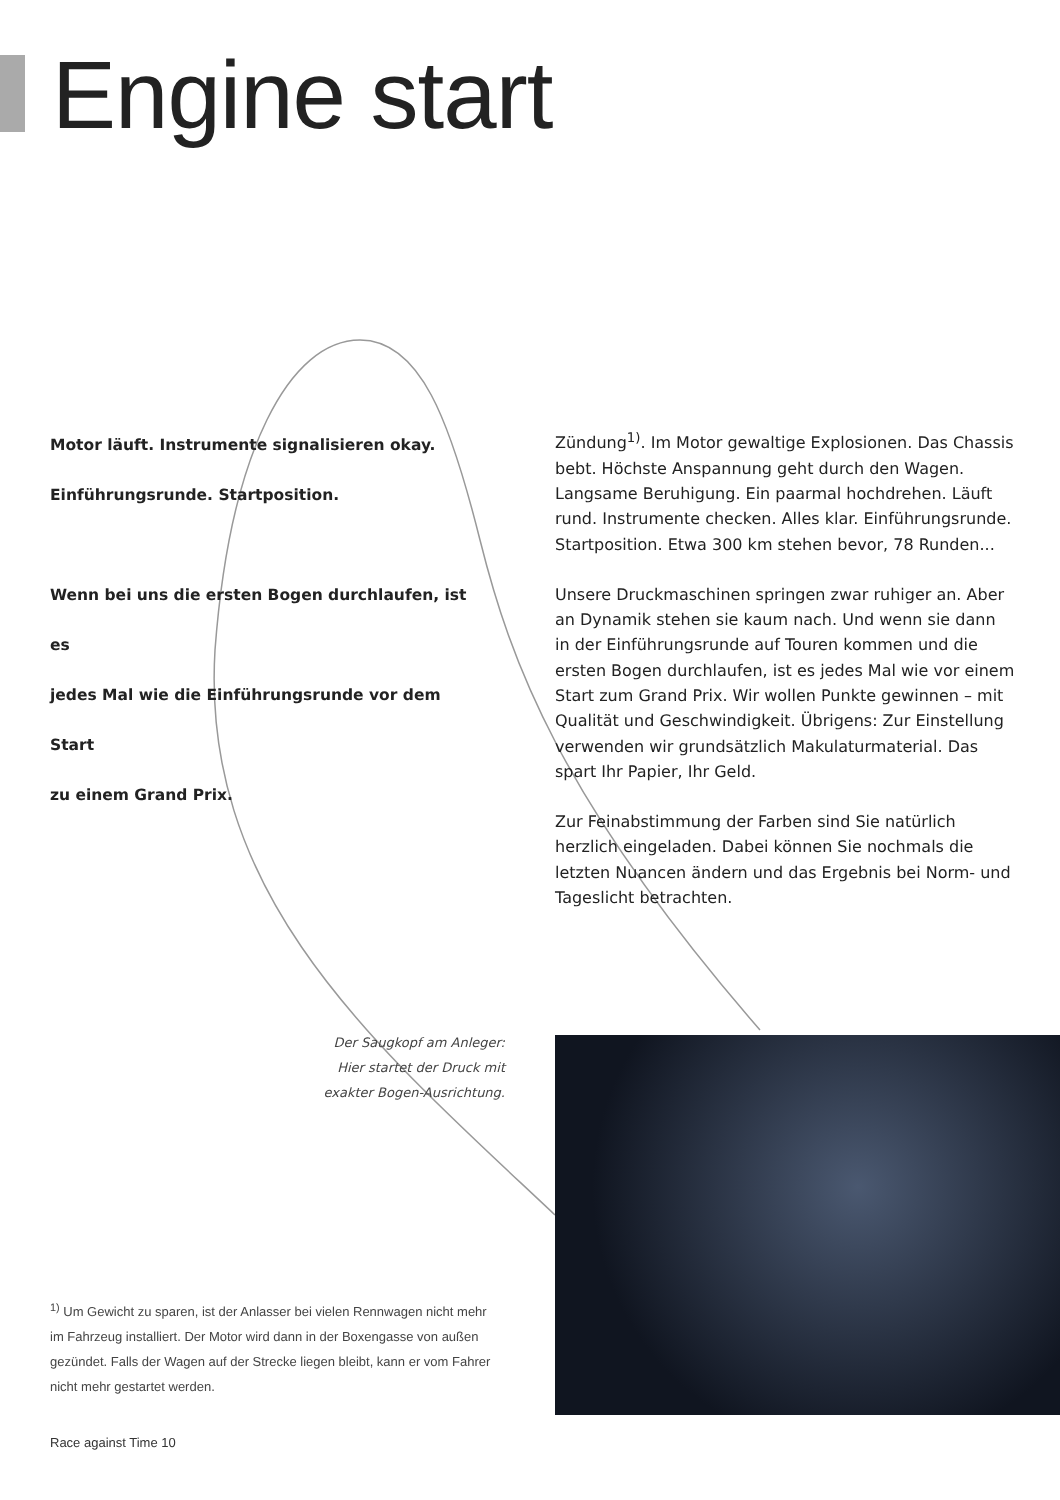Engine start
Motor läuft. Instrumente signalisieren okay.
Einführungsrunde. Startposition.
Wenn bei uns die ersten Bogen durchlaufen, ist es
jedes Mal wie die Einführungsrunde vor dem Start
zu einem Grand Prix.
Zündung<sup>1)</sup>. Im Motor gewaltige Explosionen. Das Chassis bebt. Höchste Anspannung geht durch den Wagen. Langsame Beruhigung. Ein paarmal hochdrehen. Läuft rund. Instrumente checken. Alles klar. Einführungsrunde. Startposition. Etwa 300 km stehen bevor, 78 Runden...
Unsere Druckmaschinen springen zwar ruhiger an. Aber an Dynamik stehen sie kaum nach. Und wenn sie dann in der Einführungsrunde auf Touren kommen und die ersten Bogen durchlaufen, ist es jedes Mal wie vor einem Start zum Grand Prix. Wir wollen Punkte gewinnen – mit Qualität und Geschwindigkeit. Übrigens: Zur Einstellung verwenden wir grundsätzlich Makulaturmaterial. Das spart Ihr Papier, Ihr Geld.
Zur Feinabstimmung der Farben sind Sie natürlich herzlich eingeladen. Dabei können Sie nochmals die letzten Nuancen ändern und das Ergebnis bei Norm- und Tageslicht betrachten.
Der Saugkopf am Anleger:
Hier startet der Druck mit
exakter Bogen-Ausrichtung.
<sup>1)</sup> Um Gewicht zu sparen, ist der Anlasser bei vielen Rennwagen nicht mehr im Fahrzeug installiert. Der Motor wird dann in der Boxengasse von außen gezündet. Falls der Wagen auf der Strecke liegen bleibt, kann er vom Fahrer nicht mehr gestartet werden.
Race against Time 10